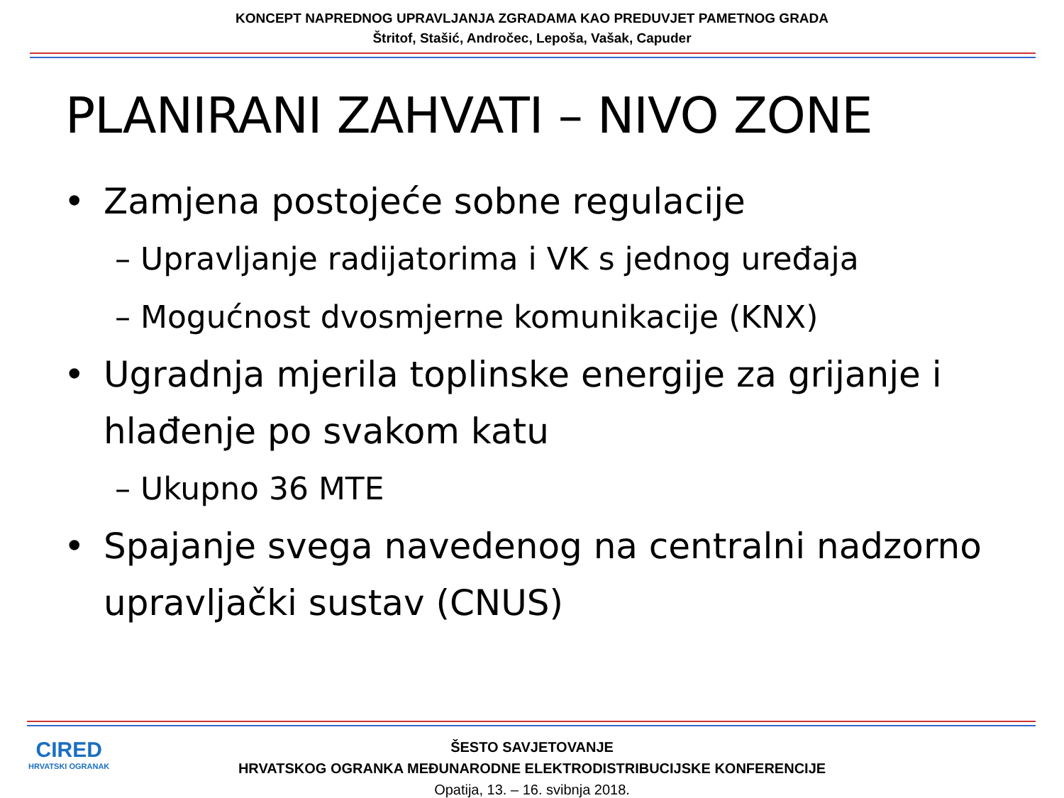KONCEPT NAPREDNOG UPRAVLJANJA ZGRADAMA KAO PREDUVJET PAMETNOG GRADA
Štritof, Stašić, Andročec, Lepoša, Vašak, Capuder
PLANIRANI ZAHVATI – NIVO ZONE
• Zamjena postojeće sobne regulacije
– Upravljanje radijatorima i VK s jednog uređaja
– Mogućnost dvosmjerne komunikacije (KNX)
• Ugradnja mjerila toplinske energije za grijanje i hlađenje po svakom katu
– Ukupno 36 MTE
• Spajanje svega navedenog na centralni nadzorno upravljački sustav (CNUS)
CIRED
HRVATSKI OGRANAK
ŠESTO SAVJETOVANJE
HRVATSKOG OGRANKA MEĐUNARODNE ELEKTRODISTRIBUCIJSKE KONFERENCIJE
Opatija, 13. – 16. svibnja 2018.